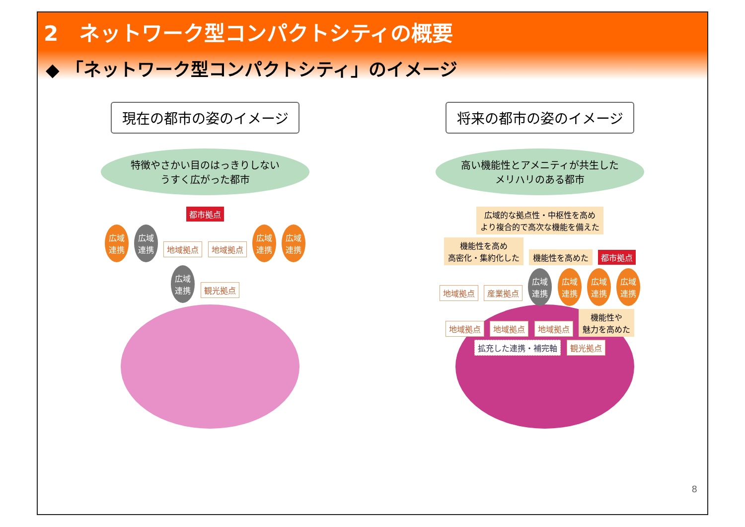2　ネットワーク型コンパクトシティの概要
◆ 「ネットワーク型コンパクトシティ」のイメージ
現在の都市の姿のイメージ
特徴やさかい目のはっきりしない
うすく広がった都市
都市拠点
広域
連携 広域
連携 地域拠点 地域拠点 広域
連携 広域
連携 広域
連携 観光拠点
将来の都市の姿のイメージ
高い機能性とアメニティが共生した
メリハリのある都市
広域的な拠点性・中枢性を高め
より複合的で高次な機能を備えた 機能性を高め
高密化・集約化した 機能性を高めた 都市拠点 地域拠点 産業拠点 広域
連携 広域
連携 広域
連携 広域
連携 地域拠点 地域拠点 地域拠点 機能性や
魅力を高めた 拡充した連携・補完軸 観光拠点
8